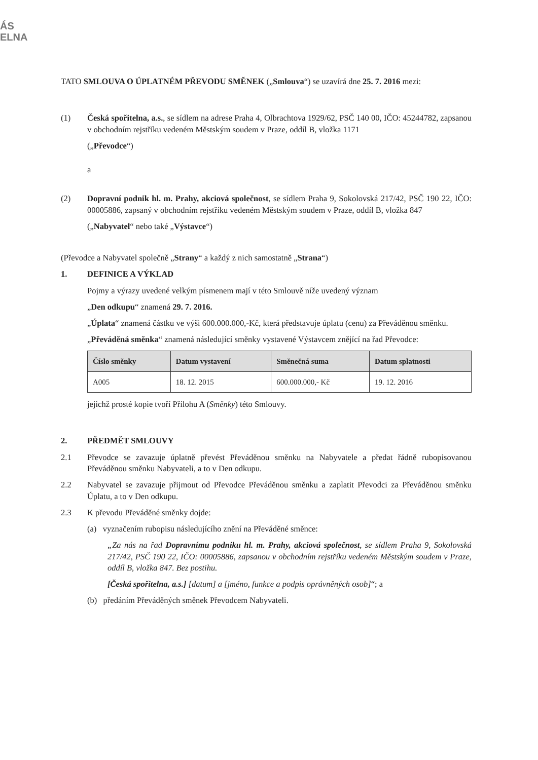ÁS
ELNA
TATO SMLOUVA O ÚPLATNÉM PŘEVODU SMĚNEK („Smlouva“) se uzavírá dne 25. 7. 2016 mezi:
(1) Česká spořitelna, a.s., se sídlem na adrese Praha 4, Olbrachtova 1929/62, PSČ 140 00, IČO: 45244782, zapsanou v obchodním rejstříku vedeném Městským soudem v Praze, oddíl B, vložka 1171
(„Převodce“)
a
(2) Dopravní podnik hl. m. Prahy, akciová společnost, se sídlem Praha 9, Sokolovská 217/42, PSČ 190 22, IČO: 00005886, zapsaný v obchodním rejstříku vedeném Městským soudem v Praze, oddíl B, vložka 847
(„Nabyvatel“ nebo také „Výstavce“)
(Převodce a Nabyvatel společně „Strany“ a každý z nich samostatně „Strana“)
1. DEFINICE A VÝKLAD
Pojmy a výrazy uvedené velkým písmenem mají v této Smlouvě níže uvedený význam
„Den odkupu“ znamená 29. 7. 2016.
„Úplata“ znamená částku ve výši 600.000.000,-Kč, která představuje úplatu (cenu) za Převáděnou směnku.
„Převáděná směnka“ znamená následující směnky vystavené Výstavcem znějící na řad Převodce:
| Číslo směnky | Datum vystavení | Směnečná suma | Datum splatnosti |
| --- | --- | --- | --- |
| A005 | 18. 12. 2015 | 600.000.000,- Kč | 19. 12. 2016 |
jejichž prosté kopie tvoří Přílohu A (Směnky) této Smlouvy.
2. PŘEDMĚT SMLOUVY
2.1 Převodce se zavazuje úplatně převést Převáděnou směnku na Nabyvatele a předat řádně rubopisovanou Převáděnou směnku Nabyvateli, a to v Den odkupu.
2.2 Nabyvatel se zavazuje přijmout od Převodce Převáděnou směnku a zaplatit Převodci za Převáděnou směnku Úplatu, a to v Den odkupu.
2.3 K převodu Převáděné směnky dojde:
(a) vyznačením rubopisu následujícího znění na Převáděné směnce:
„Za nás na řad Dopravnímu podniku hl. m. Prahy, akciová společnost, se sídlem Praha 9, Sokolovská 217/42, PSČ 190 22, IČO: 00005886, zapsanou v obchodním rejstříku vedeném Městským soudem v Praze, oddíl B, vložka 847. Bez postihu.
[Česká spořitelna, a.s.] [datum] a [jméno, funkce a podpis oprávněných osob]“; a
(b) předáním Převáděných směnek Převodcem Nabyvateli.